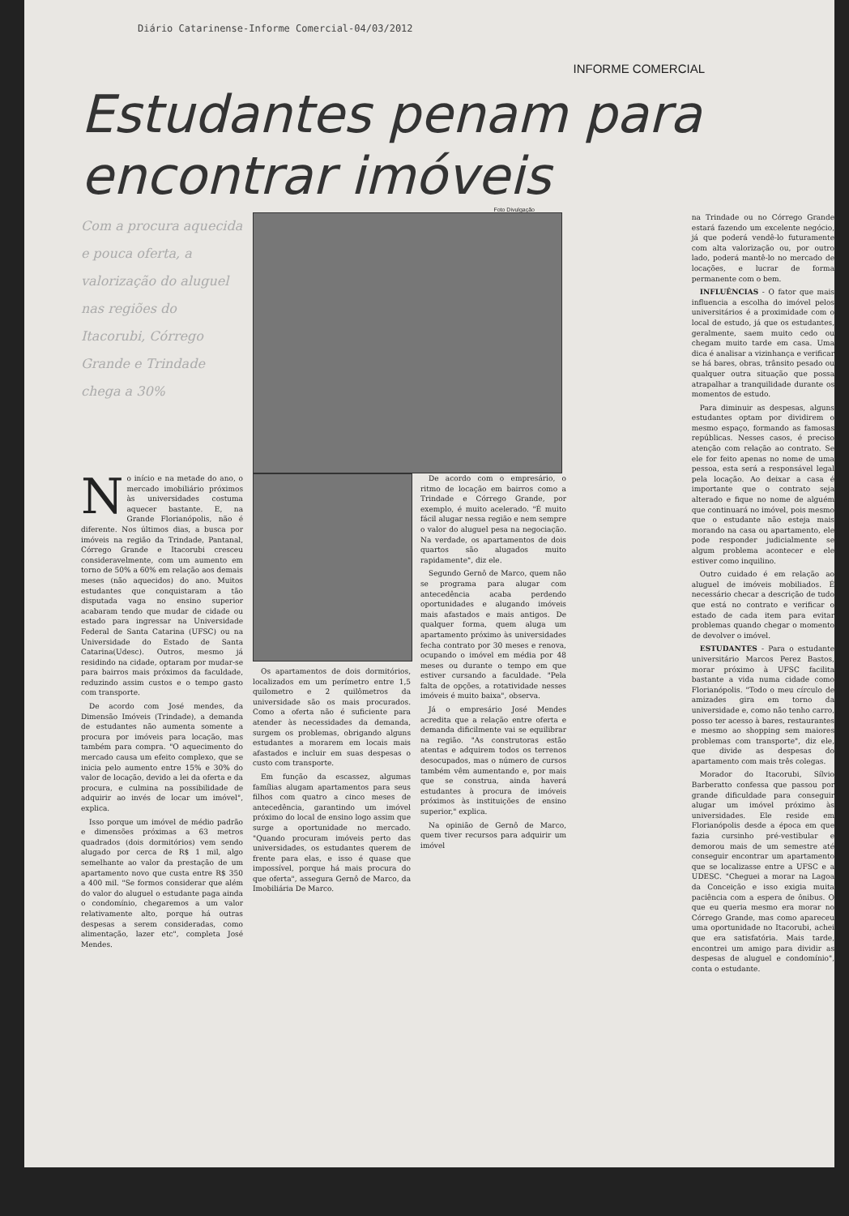Diário Catarinense-Informe Comercial-04/03/2012
INFORME COMERCIAL
Estudantes penam para
encontrar imóveis
Foto Divulgação
Com a procura aquecida e pouca oferta, a valorização do aluguel nas regiões do Itacorubi, Córrego Grande e Trindade chega a 30%
No início e na metade do ano, o mercado imobiliário próximos às universidades costuma aquecer bastante. E, na Grande Florianópolis, não é diferente. Nos últimos dias, a busca por imóveis na região da Trindade, Pantanal, Córrego Grande e Itacorubi cresceu consideravelmente, com um aumento em torno de 50% a 60% em relação aos demais meses (não aquecidos) do ano. Muitos estudantes que conquistaram a tão disputada vaga no ensino superior acabaram tendo que mudar de cidade ou estado para ingressar na Universidade Federal de Santa Catarina (UFSC) ou na Universidade do Estado de Santa Catarina(Udesc). Outros, mesmo já residindo na cidade, optaram por mudar-se para bairros mais próximos da faculdade, reduzindo assim custos e o tempo gasto com transporte.
De acordo com José mendes, da Dimensão Imóveis (Trindade), a demanda de estudantes não aumenta somente a procura por imóveis para locação, mas também para compra. "O aquecimento do mercado causa um efeito complexo, que se inicia pelo aumento entre 15% e 30% do valor de locação, devido a lei da oferta e da procura, e culmina na possibilidade de adquirir ao invés de locar um imóvel", explica.
Isso porque um imóvel de médio padrão e dimensões próximas a 63 metros quadrados (dois dormitórios) vem sendo alugado por cerca de R$ 1 mil, algo semelhante ao valor da prestação de um apartamento novo que custa entre R$ 350 a 400 mil. "Se formos considerar que além do valor do aluguel o estudante paga ainda o condomínio, chegaremos a um valor relativamente alto, porque há outras despesas a serem consideradas, como alimentação, lazer etc", completa José Mendes.
Os apartamentos de dois dormitórios, localizados em um perímetro entre 1,5 quilometro e 2 quilômetros da universidade são os mais procurados. Como a oferta não é suficiente para atender às necessidades da demanda, surgem os problemas, obrigando alguns estudantes a morarem em locais mais afastados e incluir em suas despesas o custo com transporte.
Em função da escassez, algumas famílias alugam apartamentos para seus filhos com quatro a cinco meses de antecedência, garantindo um imóvel próximo do local de ensino logo assim que surge a oportunidade no mercado. "Quando procuram imóveis perto das universidades, os estudantes querem de frente para elas, e isso é quase que impossível, porque há mais procura do que oferta", assegura Gernô de Marco, da Imobiliária De Marco.
De acordo com o empresário, o ritmo de locação em bairros como a Trindade e Córrego Grande, por exemplo, é muito acelerado. "É muito fácil alugar nessa região e nem sempre o valor do aluguel pesa na negociação. Na verdade, os apartamentos de dois quartos são alugados muito rapidamente", diz ele.
Segundo Gernô de Marco, quem não se programa para alugar com antecedência acaba perdendo oportunidades e alugando imóveis mais afastados e mais antigos. De qualquer forma, quem aluga um apartamento próximo às universidades fecha contrato por 30 meses e renova, ocupando o imóvel em média por 48 meses ou durante o tempo em que estiver cursando a faculdade. "Pela falta de opções, a rotatividade nesses imóveis é muito baixa", observa.
Já o empresário José Mendes acredita que a relação entre oferta e demanda dificilmente vai se equilibrar na região. "As construtoras estão atentas e adquirem todos os terrenos desocupados, mas o número de cursos também vêm aumentando e, por mais que se construa, ainda haverá estudantes à procura de imóveis próximos às instituições de ensino superior," explica.
Na opinião de Gernô de Marco, quem tiver recursos para adquirir um imóvel
na Trindade ou no Córrego Grande estará fazendo um excelente negócio, já que poderá vendê-lo futuramente com alta valorização ou, por outro lado, poderá mantê-lo no mercado de locações, e lucrar de forma permanente com o bem.
INFLUÊNCIAS - O fator que mais influencia a escolha do imóvel pelos universitários é a proximidade com o local de estudo, já que os estudantes, geralmente, saem muito cedo ou chegam muito tarde em casa. Uma dica é analisar a vizinhança e verificar se há bares, obras, trânsito pesado ou qualquer outra situação que possa atrapalhar a tranquilidade durante os momentos de estudo.
Para diminuir as despesas, alguns estudantes optam por dividirem o mesmo espaço, formando as famosas repúblicas. Nesses casos, é preciso atenção com relação ao contrato. Se ele for feito apenas no nome de uma pessoa, esta será a responsável legal pela locação. Ao deixar a casa é importante que o contrato seja alterado e fique no nome de alguém que continuará no imóvel, pois mesmo que o estudante não esteja mais morando na casa ou apartamento, ele pode responder judicialmente se algum problema acontecer e ele estiver como inquilino.
Outro cuidado é em relação ao aluguel de imóveis mobiliados. É necessário checar a descrição de tudo que está no contrato e verificar o estado de cada item para evitar problemas quando chegar o momento de devolver o imóvel.
ESTUDANTES - Para o estudante universitário Marcos Perez Bastos, morar próximo à UFSC facilita bastante a vida numa cidade como Florianópolis. "Todo o meu círculo de amizades gira em torno da universidade e, como não tenho carro, posso ter acesso à bares, restaurantes e mesmo ao shopping sem maiores problemas com transporte", diz ele, que divide as despesas do apartamento com mais três colegas.
Morador do Itacorubi, Sílvio Barberatto confessa que passou por grande dificuldade para conseguir alugar um imóvel próximo às universidades. Ele reside em Florianópolis desde a época em que fazia cursinho pré-vestibular e demorou mais de um semestre até conseguir encontrar um apartamento que se localizasse entre a UFSC e a UDESC. "Cheguei a morar na Lagoa da Conceição e isso exigia muita paciência com a espera de ônibus. O que eu queria mesmo era morar no Córrego Grande, mas como apareceu uma oportunidade no Itacorubi, achei que era satisfatória. Mais tarde, encontrei um amigo para dividir as despesas de aluguel e condomínio", conta o estudante.